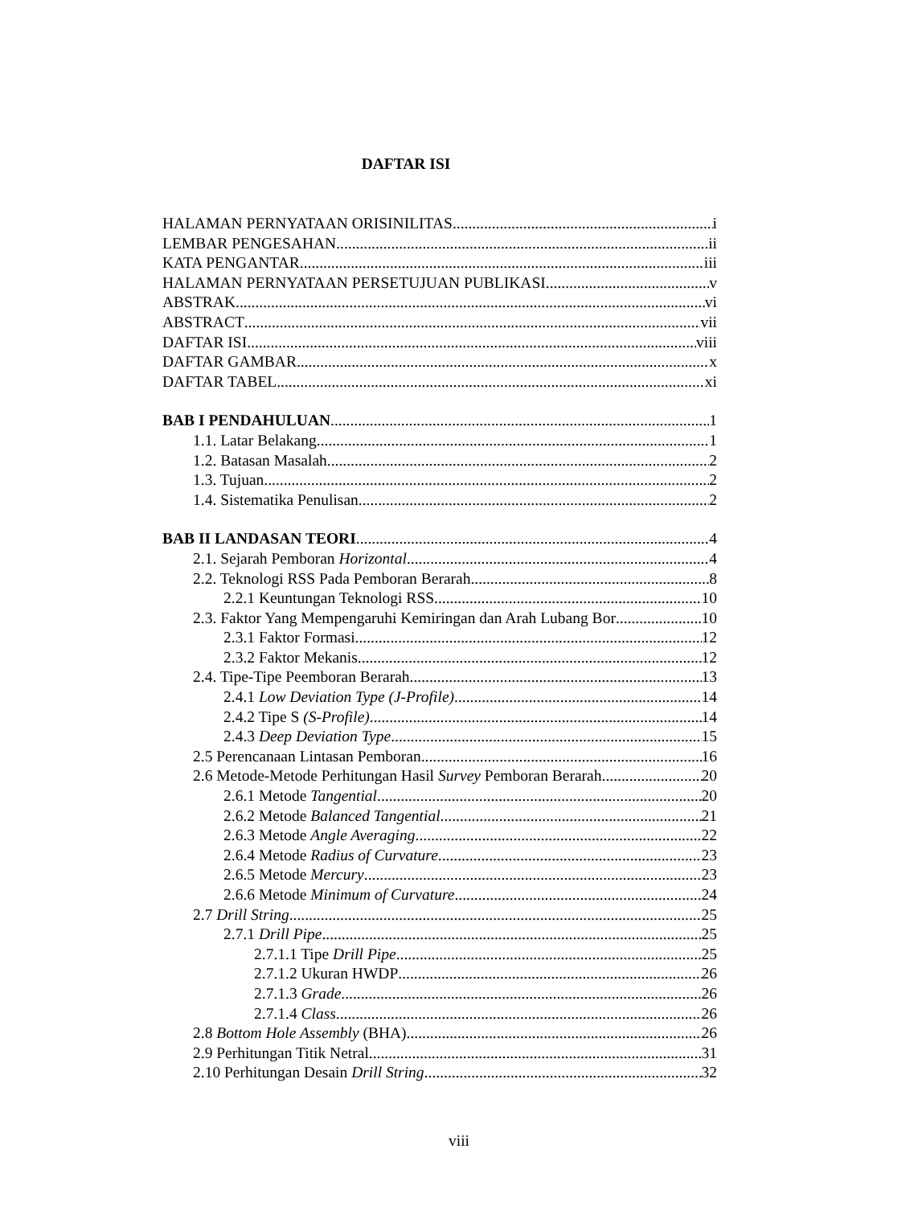DAFTAR ISI
HALAMAN PERNYATAAN ORISINILITAS i
LEMBAR PENGESAHAN ii
KATA PENGANTAR iii
HALAMAN PERNYATAAN PERSETUJUAN PUBLIKASI v
ABSTRAK vi
ABSTRACT vii
DAFTAR ISI viii
DAFTAR GAMBAR x
DAFTAR TABEL xi
BAB I PENDAHULUAN 1
1.1. Latar Belakang 1
1.2. Batasan Masalah 2
1.3. Tujuan 2
1.4. Sistematika Penulisan 2
BAB II LANDASAN TEORI 4
2.1. Sejarah Pemboran Horizontal 4
2.2. Teknologi RSS Pada Pemboran Berarah 8
2.2.1 Keuntungan Teknologi RSS 10
2.3. Faktor Yang Mempengaruhi Kemiringan dan Arah Lubang Bor 10
2.3.1 Faktor Formasi 12
2.3.2 Faktor Mekanis 12
2.4. Tipe-Tipe Peemboran Berarah 13
2.4.1 Low Deviation Type (J-Profile) 14
2.4.2 Tipe S (S-Profile) 14
2.4.3 Deep Deviation Type 15
2.5 Perencanaan Lintasan Pemboran 16
2.6 Metode-Metode Perhitungan Hasil Survey Pemboran Berarah 20
2.6.1 Metode Tangential 20
2.6.2 Metode Balanced Tangential 21
2.6.3 Metode Angle Averaging 22
2.6.4 Metode Radius of Curvature 23
2.6.5 Metode Mercury 23
2.6.6 Metode Minimum of Curvature 24
2.7 Drill String 25
2.7.1 Drill Pipe 25
2.7.1.1 Tipe Drill Pipe 25
2.7.1.2 Ukuran HWDP 26
2.7.1.3 Grade 26
2.7.1.4 Class 26
2.8 Bottom Hole Assembly (BHA) 26
2.9 Perhitungan Titik Netral 31
2.10 Perhitungan Desain Drill String 32
viii